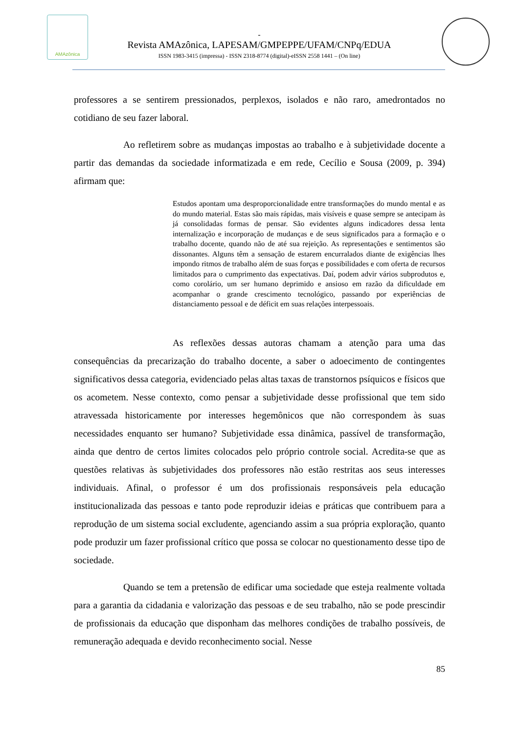AMAzônica
-
Revista AMAzônica, LAPESAM/GMPEPPE/UFAM/CNPq/EDUA
ISSN 1983-3415 (impressa) - ISSN 2318-8774 (digital)-eISSN 2558 1441 – (On line)
professores a se sentirem pressionados, perplexos, isolados e não raro, amedrontados no cotidiano de seu fazer laboral.
Ao refletirem sobre as mudanças impostas ao trabalho e à subjetividade docente a partir das demandas da sociedade informatizada e em rede, Cecílio e Sousa (2009, p. 394) afirmam que:
Estudos apontam uma desproporcionalidade entre transformações do mundo mental e as do mundo material. Estas são mais rápidas, mais visíveis e quase sempre se antecipam às já consolidadas formas de pensar. São evidentes alguns indicadores dessa lenta internalização e incorporação de mudanças e de seus significados para a formação e o trabalho docente, quando não de até sua rejeição. As representações e sentimentos são dissonantes. Alguns têm a sensação de estarem encurralados diante de exigências lhes impondo ritmos de trabalho além de suas forças e possibilidades e com oferta de recursos limitados para o cumprimento das expectativas. Daí, podem advir vários subprodutos e, como corolário, um ser humano deprimido e ansioso em razão da dificuldade em acompanhar o grande crescimento tecnológico, passando por experiências de distanciamento pessoal e de déficit em suas relações interpessoais.
As reflexões dessas autoras chamam a atenção para uma das consequências da precarização do trabalho docente, a saber o adoecimento de contingentes significativos dessa categoria, evidenciado pelas altas taxas de transtornos psíquicos e físicos que os acometem. Nesse contexto, como pensar a subjetividade desse profissional que tem sido atravessada historicamente por interesses hegemônicos que não correspondem às suas necessidades enquanto ser humano? Subjetividade essa dinâmica, passível de transformação, ainda que dentro de certos limites colocados pelo próprio controle social. Acredita-se que as questões relativas às subjetividades dos professores não estão restritas aos seus interesses individuais. Afinal, o professor é um dos profissionais responsáveis pela educação institucionalizada das pessoas e tanto pode reproduzir ideias e práticas que contribuem para a reprodução de um sistema social excludente, agenciando assim a sua própria exploração, quanto pode produzir um fazer profissional crítico que possa se colocar no questionamento desse tipo de sociedade.
Quando se tem a pretensão de edificar uma sociedade que esteja realmente voltada para a garantia da cidadania e valorização das pessoas e de seu trabalho, não se pode prescindir de profissionais da educação que disponham das melhores condições de trabalho possíveis, de remuneração adequada e devido reconhecimento social. Nesse
85